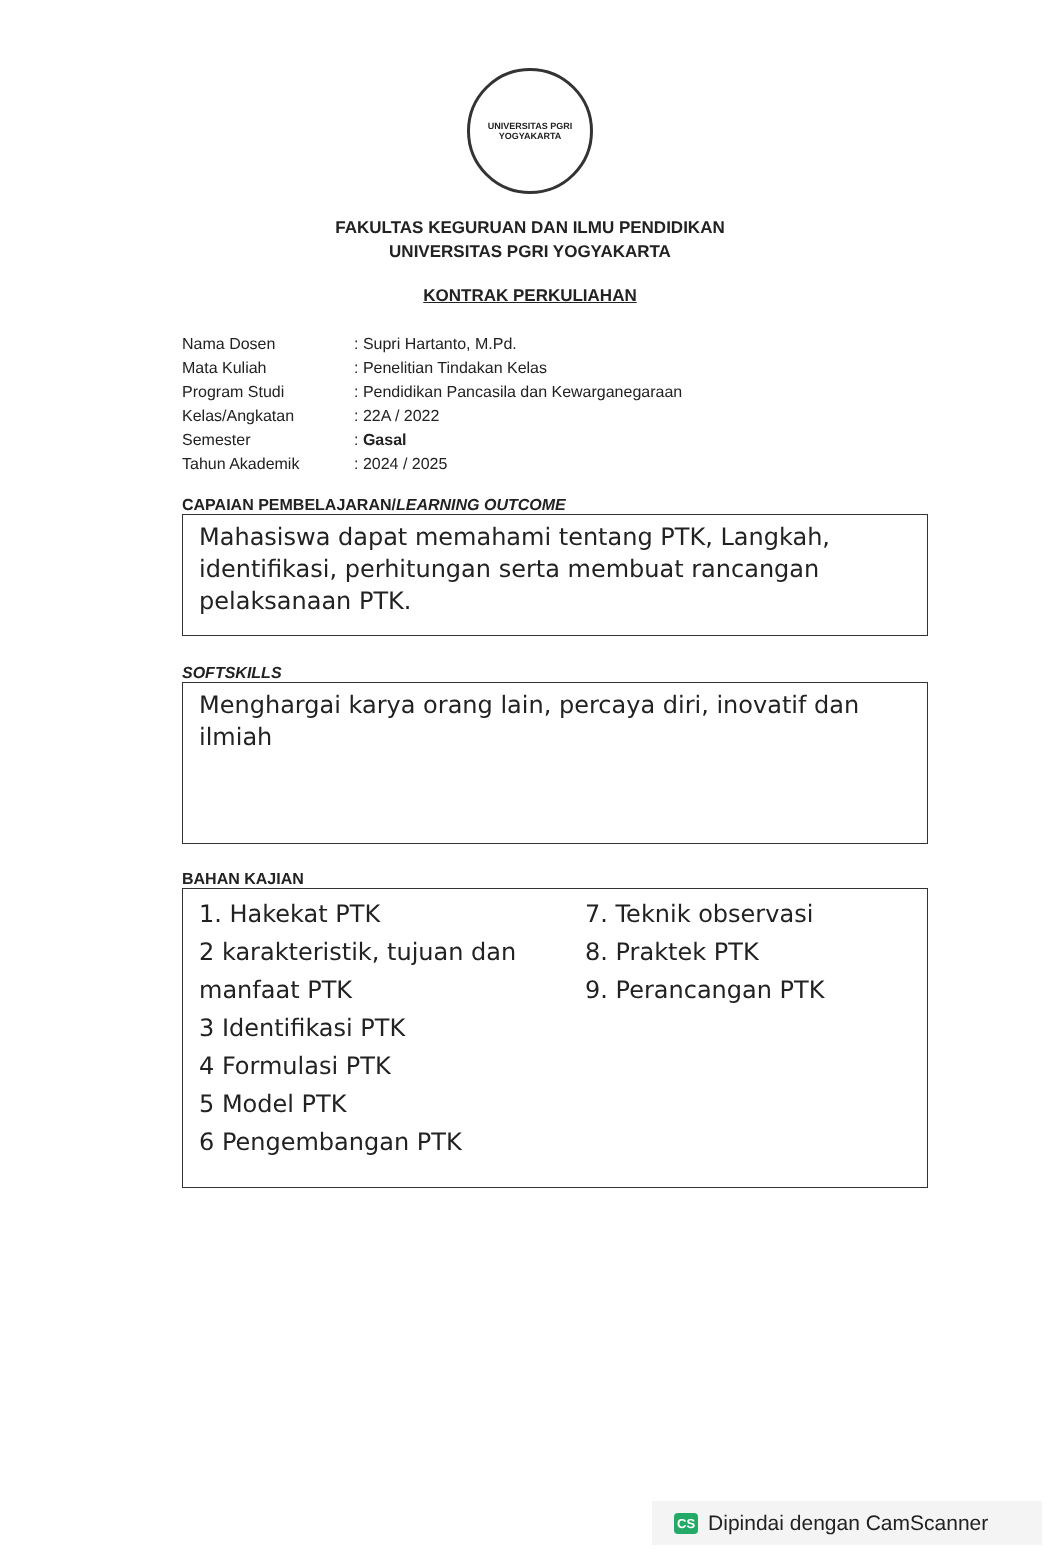UNIVERSITAS PGRI
YOGYAKARTA
FAKULTAS KEGURUAN DAN ILMU PENDIDIKAN
UNIVERSITAS PGRI YOGYAKARTA
KONTRAK PERKULIAHAN
| Nama Dosen | : Supri Hartanto, M.Pd. |
| Mata Kuliah | : Penelitian Tindakan Kelas |
| Program Studi | : Pendidikan Pancasila dan Kewarganegaraan |
| Kelas/Angkatan | : 22A / 2022 |
| Semester | : Gasal |
| Tahun Akademik | : 2024 / 2025 |
CAPAIAN PEMBELAJARAN/LEARNING OUTCOME
Mahasiswa dapat memahami tentang PTK, Langkah, identifikasi, perhitungan serta membuat rancangan pelaksanaan PTK.
SOFTSKILLS
Menghargai karya orang lain, percaya diri, inovatif dan ilmiah
BAHAN KAJIAN
1. Hakekat PTK
2 karakteristik, tujuan dan manfaat PTK
3 Identifikasi PTK
4 Formulasi PTK
5 Model PTK
6 Pengembangan PTK
7. Teknik observasi
8. Praktek PTK
9. Perancangan PTK
CS Dipindai dengan CamScanner